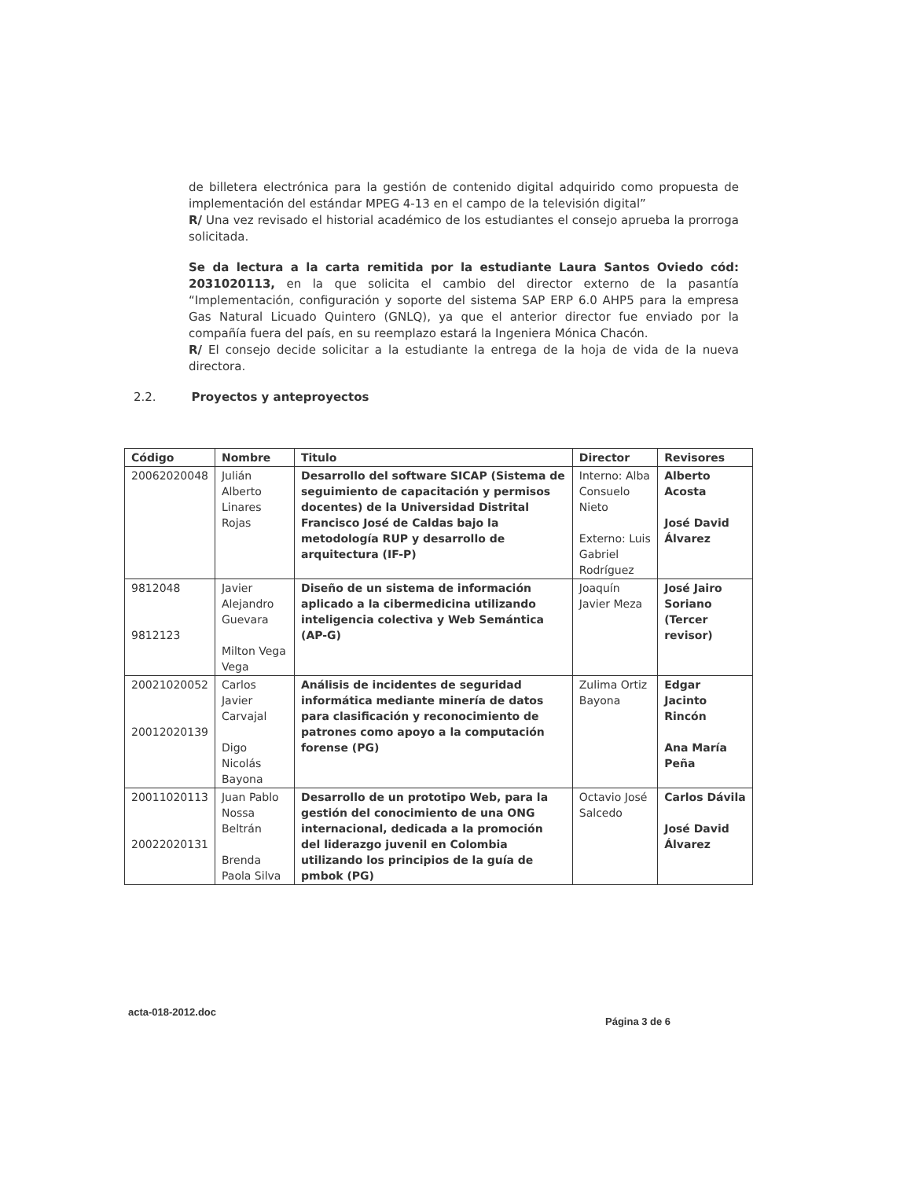de billetera electrónica para la gestión de contenido digital adquirido como propuesta de implementación del estándar MPEG 4-13 en el campo de la televisión digital”
R/ Una vez revisado el historial académico de los estudiantes el consejo aprueba la prorroga solicitada.
Se da lectura a la carta remitida por la estudiante Laura Santos Oviedo cód: 2031020113, en la que solicita el cambio del director externo de la pasantía “Implementación, configuración y soporte del sistema SAP ERP 6.0 AHP5 para la empresa Gas Natural Licuado Quintero (GNLQ), ya que el anterior director fue enviado por la compañía fuera del país, en su reemplazo estará la Ingeniera Mónica Chacón.
R/ El consejo decide solicitar a la estudiante la entrega de la hoja de vida de la nueva directora.
2.2. Proyectos y anteproyectos
| Código | Nombre | Titulo | Director | Revisores |
| --- | --- | --- | --- | --- |
| 20062020048 | Julián Alberto Linares Rojas | Desarrollo del software SICAP (Sistema de seguimiento de capacitación y permisos docentes) de la Universidad Distrital Francisco José de Caldas bajo la metodología RUP y desarrollo de arquitectura (IF-P) | Interno: Alba Consuelo Nieto Externo: Luis Gabriel Rodríguez | Alberto Acosta José David Álvarez |
| 9812048 9812123 | Javier Alejandro Guevara Milton Vega Vega | Diseño de un sistema de información aplicado a la cibermedicina utilizando inteligencia colectiva y Web Semántica (AP-G) | Joaquín Javier Meza | José Jairo Soriano (Tercer revisor) |
| 20021020052 20012020139 | Carlos Javier Carvajal Digo Nicolás Bayona | Análisis de incidentes de seguridad informática mediante minería de datos para clasificación y reconocimiento de patrones como apoyo a la computación forense (PG) | Zulima Ortiz Bayona | Edgar Jacinto Rincón Ana María Peña |
| 20011020113 20022020131 | Juan Pablo Nossa Beltrán Brenda Paola Silva | Desarrollo de un prototipo Web, para la gestión del conocimiento de una ONG internacional, dedicada a la promoción del liderazgo juvenil en Colombia utilizando los principios de la guía de pmbok (PG) | Octavio José Salcedo | Carlos Dávila José David Álvarez |
acta-018-2012.doc
Página 3 de 6